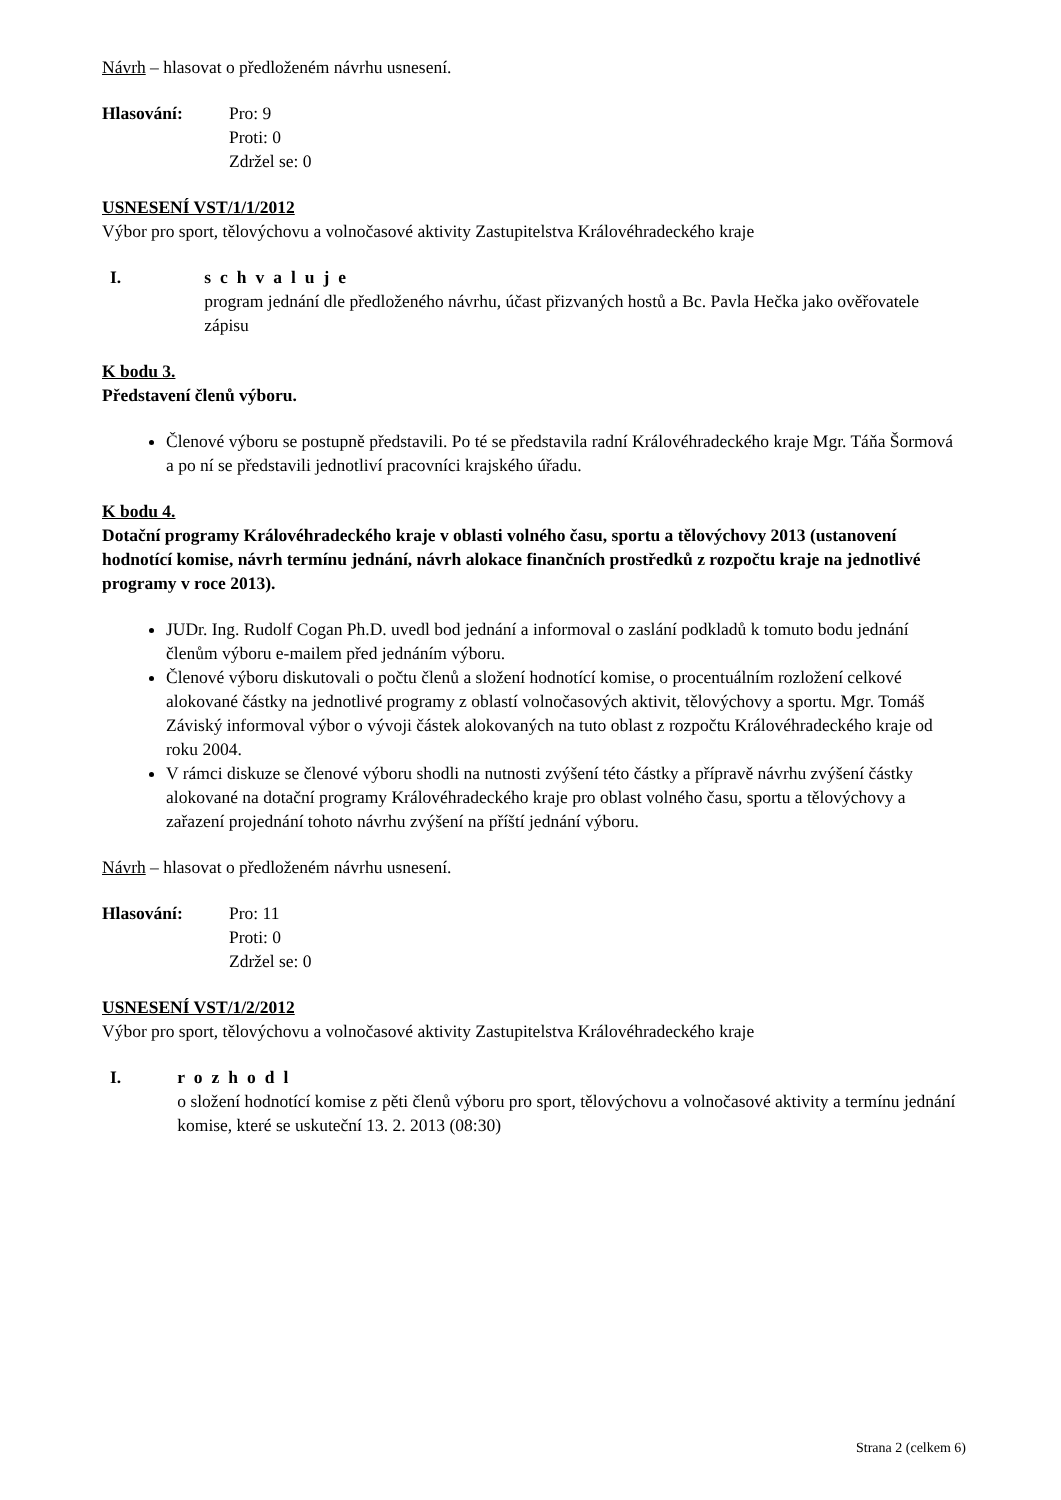Návrh – hlasovat o předloženém návrhu usnesení.
Hlasování: Pro: 9
Proti: 0
Zdržel se: 0
USNESENÍ VST/1/1/2012
Výbor pro sport, tělovýchovu a volnočasové aktivity Zastupitelstva Královéhradeckého kraje
I. schvaluje
program jednání dle předloženého návrhu, účast přizvaných hostů a Bc. Pavla Hečka jako ověřovatele zápisu
K bodu 3.
Představení členů výboru.
Členové výboru se postupně představili. Po té se představila radní Královéhradeckého kraje Mgr. Táňa Šormová a po ní se představili jednotliví pracovníci krajského úřadu.
K bodu 4.
Dotační programy Královéhradeckého kraje v oblasti volného času, sportu a tělovýchovy 2013 (ustanovení hodnotící komise, návrh termínu jednání, návrh alokace finančních prostředků z rozpočtu kraje na jednotlivé programy v roce 2013).
JUDr. Ing. Rudolf Cogan Ph.D. uvedl bod jednání a informoval o zaslání podkladů k tomuto bodu jednání členům výboru e-mailem před jednáním výboru.
Členové výboru diskutovali o počtu členů a složení hodnotící komise, o procentuálním rozložení celkové alokované částky na jednotlivé programy z oblastí volnočasových aktivit, tělovýchovy a sportu. Mgr. Tomáš Záviský informoval výbor o vývoji částek alokovaných na tuto oblast z rozpočtu Královéhradeckého kraje od roku 2004.
V rámci diskuze se členové výboru shodli na nutnosti zvýšení této částky a přípravě návrhu zvýšení částky alokované na dotační programy Královéhradeckého kraje pro oblast volného času, sportu a tělovýchovy a zařazení projednání tohoto návrhu zvýšení na příští jednání výboru.
Návrh – hlasovat o předloženém návrhu usnesení.
Hlasování: Pro: 11
Proti: 0
Zdržel se: 0
USNESENÍ VST/1/2/2012
Výbor pro sport, tělovýchovu a volnočasové aktivity Zastupitelstva Královéhradeckého kraje
I. rozhodl
o složení hodnotící komise z pěti členů výboru pro sport, tělovýchovu a volnočasové aktivity a termínu jednání komise, které se uskuteční 13. 2. 2013 (08:30)
Strana 2 (celkem 6)